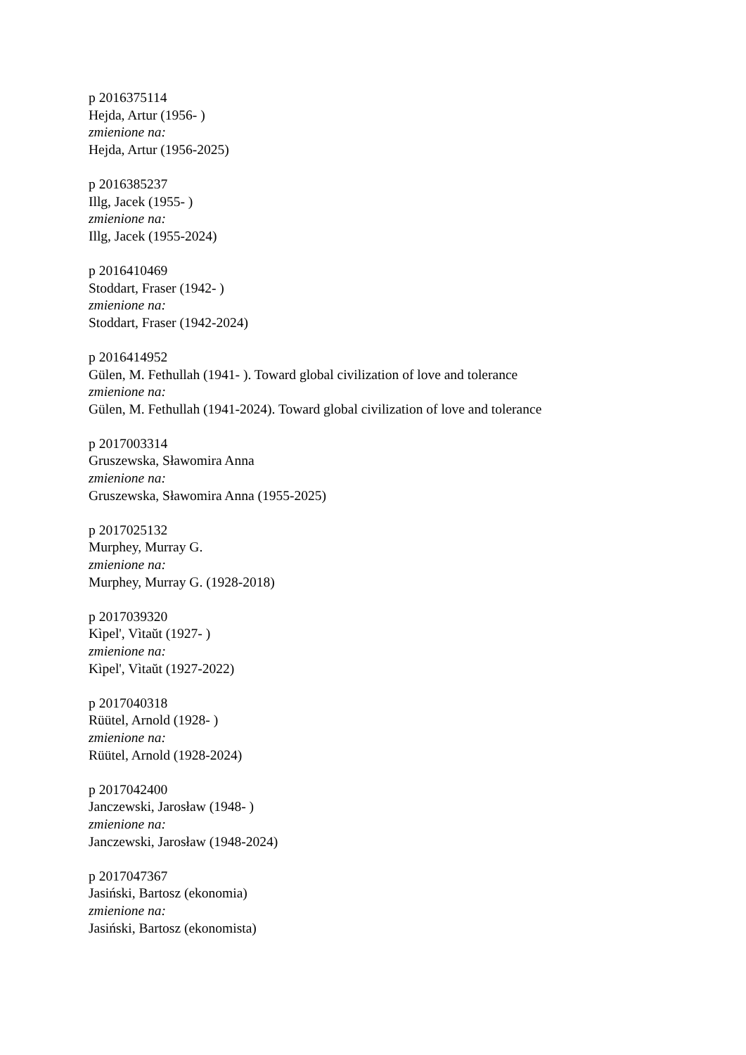p 2016375114
Hejda, Artur (1956- )
zmienione na:
Hejda, Artur (1956-2025)
p 2016385237
Illg, Jacek (1955- )
zmienione na:
Illg, Jacek (1955-2024)
p 2016410469
Stoddart, Fraser (1942- )
zmienione na:
Stoddart, Fraser (1942-2024)
p 2016414952
Gülen, M. Fethullah (1941- ). Toward global civilization of love and tolerance
zmienione na:
Gülen, M. Fethullah (1941-2024). Toward global civilization of love and tolerance
p 2017003314
Gruszewska, Sławomira Anna
zmienione na:
Gruszewska, Sławomira Anna (1955-2025)
p 2017025132
Murphey, Murray G.
zmienione na:
Murphey, Murray G. (1928-2018)
p 2017039320
Kìpel', Vìtaŭt (1927- )
zmienione na:
Kìpel', Vìtaŭt (1927-2022)
p 2017040318
Rüütel, Arnold (1928- )
zmienione na:
Rüütel, Arnold (1928-2024)
p 2017042400
Janczewski, Jarosław (1948- )
zmienione na:
Janczewski, Jarosław (1948-2024)
p 2017047367
Jasiński, Bartosz (ekonomia)
zmienione na:
Jasiński, Bartosz (ekonomista)